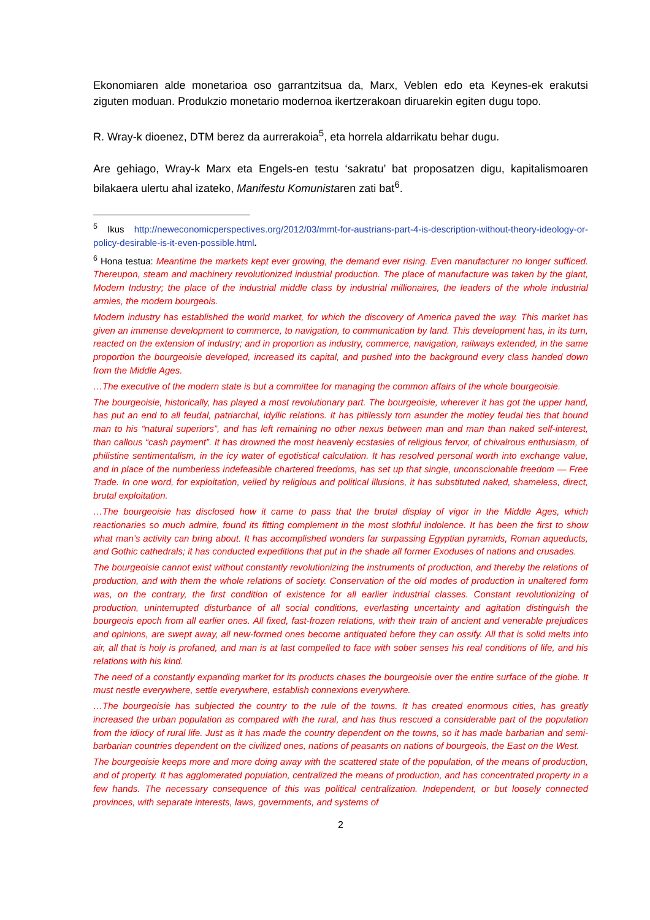Ekonomiaren alde monetarioa oso garrantzitsua da, Marx, Veblen edo eta Keynes-ek erakutsi ziguten moduan. Produkzio monetario modernoa ikertzerakoan diruarekin egiten dugu topo.
R. Wray-k dioenez, DTM berez da aurrerakoia<sup>5</sup>, eta horrela aldarrikatu behar dugu.
Are gehiago, Wray-k Marx eta Engels-en testu ‘sakratu’ bat proposatzen digu, kapitalismoaren bilakaera ulertu ahal izateko, Manifestu Komunistaren zati bat<sup>6</sup>.
<sup>5</sup> Ikus http://neweconomicperspectives.org/2012/03/mmt-for-austrians-part-4-is-description-without-theory-ideology-or-policy-desirable-is-it-even-possible.html.
<sup>6</sup> Hona testua: Meantime the markets kept ever growing, the demand ever rising. Even manufacturer no longer sufficed. Thereupon, steam and machinery revolutionized industrial production. The place of manufacture was taken by the giant, Modern Industry; the place of the industrial middle class by industrial millionaires, the leaders of the whole industrial armies, the modern bourgeois.
Modern industry has established the world market, for which the discovery of America paved the way. This market has given an immense development to commerce, to navigation, to communication by land. This development has, in its turn, reacted on the extension of industry; and in proportion as industry, commerce, navigation, railways extended, in the same proportion the bourgeoisie developed, increased its capital, and pushed into the background every class handed down from the Middle Ages.
…The executive of the modern state is but a committee for managing the common affairs of the whole bourgeoisie.
The bourgeoisie, historically, has played a most revolutionary part. The bourgeoisie, wherever it has got the upper hand, has put an end to all feudal, patriarchal, idyllic relations. It has pitilessly torn asunder the motley feudal ties that bound man to his “natural superiors”, and has left remaining no other nexus between man and man than naked self-interest, than callous “cash payment”. It has drowned the most heavenly ecstasies of religious fervor, of chivalrous enthusiasm, of philistine sentimentalism, in the icy water of egotistical calculation. It has resolved personal worth into exchange value, and in place of the numberless indefeasible chartered freedoms, has set up that single, unconscionable freedom — Free Trade. In one word, for exploitation, veiled by religious and political illusions, it has substituted naked, shameless, direct, brutal exploitation.
…The bourgeoisie has disclosed how it came to pass that the brutal display of vigor in the Middle Ages, which reactionaries so much admire, found its fitting complement in the most slothful indolence. It has been the first to show what man’s activity can bring about. It has accomplished wonders far surpassing Egyptian pyramids, Roman aqueducts, and Gothic cathedrals; it has conducted expeditions that put in the shade all former Exoduses of nations and crusades.
The bourgeoisie cannot exist without constantly revolutionizing the instruments of production, and thereby the relations of production, and with them the whole relations of society. Conservation of the old modes of production in unaltered form was, on the contrary, the first condition of existence for all earlier industrial classes. Constant revolutionizing of production, uninterrupted disturbance of all social conditions, everlasting uncertainty and agitation distinguish the bourgeois epoch from all earlier ones. All fixed, fast-frozen relations, with their train of ancient and venerable prejudices and opinions, are swept away, all new-formed ones become antiquated before they can ossify. All that is solid melts into air, all that is holy is profaned, and man is at last compelled to face with sober senses his real conditions of life, and his relations with his kind.
The need of a constantly expanding market for its products chases the bourgeoisie over the entire surface of the globe. It must nestle everywhere, settle everywhere, establish connexions everywhere.
…The bourgeoisie has subjected the country to the rule of the towns. It has created enormous cities, has greatly increased the urban population as compared with the rural, and has thus rescued a considerable part of the population from the idiocy of rural life. Just as it has made the country dependent on the towns, so it has made barbarian and semi-barbarian countries dependent on the civilized ones, nations of peasants on nations of bourgeois, the East on the West.
The bourgeoisie keeps more and more doing away with the scattered state of the population, of the means of production, and of property. It has agglomerated population, centralized the means of production, and has concentrated property in a few hands. The necessary consequence of this was political centralization. Independent, or but loosely connected provinces, with separate interests, laws, governments, and systems of
2